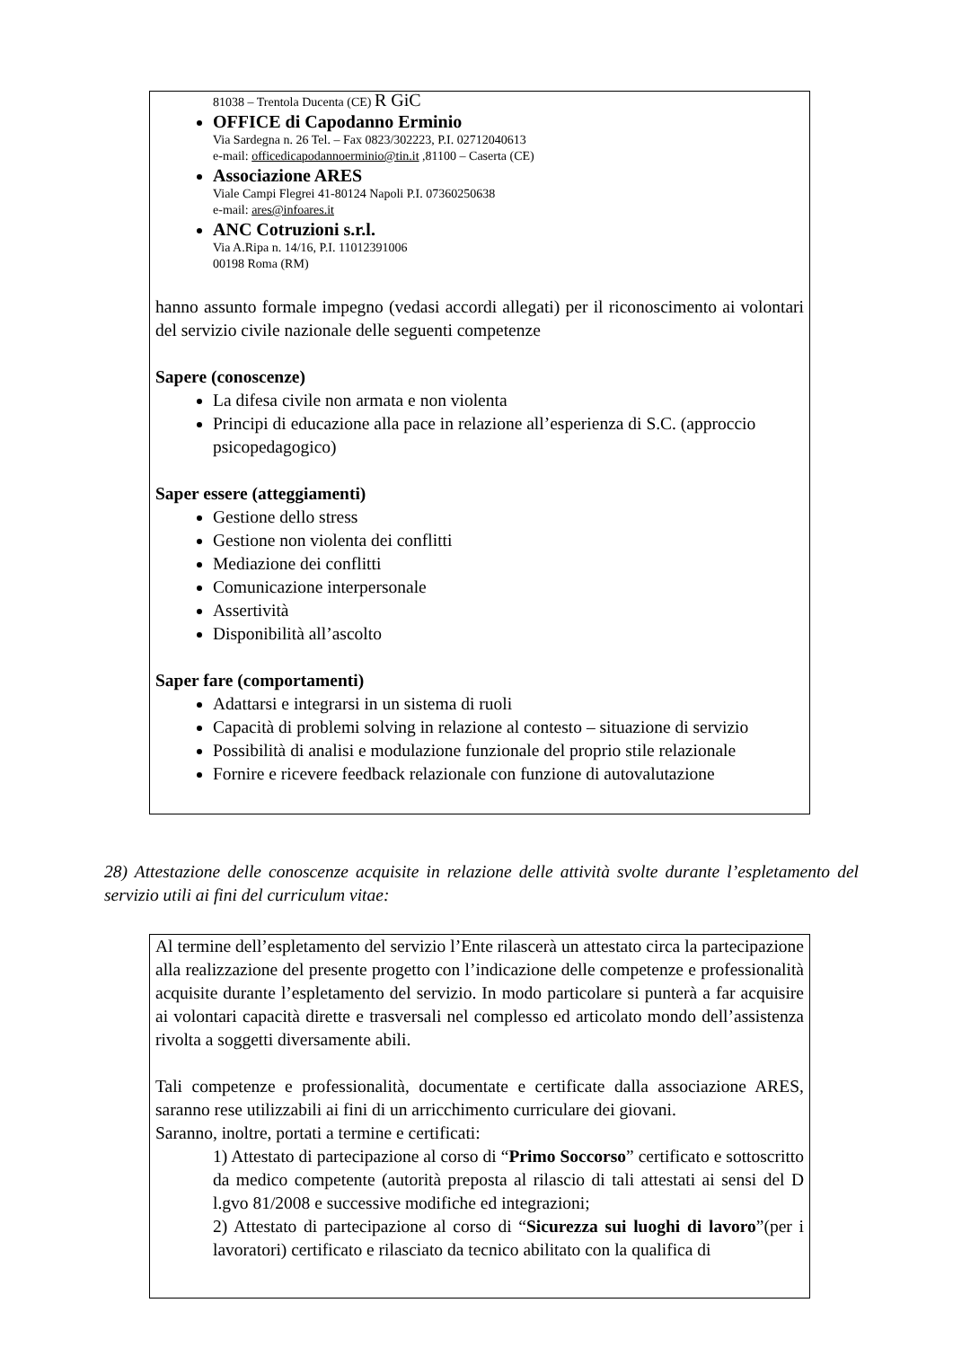81038 – Trentola Ducenta (CE) R GiC
OFFICE di Capodanno Erminio
Via Sardegna n. 26 Tel. – Fax 0823/302223, P.I. 02712040613
e-mail: officedicapodannoerminio@tin.it ,81100 – Caserta (CE)
Associazione ARES
Viale Campi Flegrei 41-80124 Napoli P.I. 07360250638
e-mail: ares@infoares.it
ANC Cotruzioni s.r.l.
Via A.Ripa n. 14/16, P.I. 11012391006
00198 Roma (RM)
hanno assunto formale impegno (vedasi accordi allegati) per il riconoscimento ai volontari del servizio civile nazionale delle seguenti competenze
Sapere (conoscenze)
La difesa civile non armata e non violenta
Principi di educazione alla pace in relazione all’esperienza di S.C. (approccio psicopedagogico)
Saper essere (atteggiamenti)
Gestione dello stress
Gestione non violenta dei conflitti
Mediazione dei conflitti
Comunicazione interpersonale
Assertività
Disponibilità all’ascolto
Saper fare (comportamenti)
Adattarsi e integrarsi in un sistema di ruoli
Capacità di problemi solving in relazione al contesto – situazione di servizio
Possibilità di analisi e modulazione funzionale del proprio stile relazionale
Fornire e ricevere feedback relazionale con funzione di autovalutazione
28) Attestazione delle conoscenze acquisite in relazione delle attività svolte durante l’espletamento del servizio utili ai fini del curriculum vitae:
Al termine dell’espletamento del servizio l’Ente rilascerà un attestato circa la partecipazione alla realizzazione del presente progetto con l’indicazione delle competenze e professionalità acquisite durante l’espletamento del servizio. In modo particolare si punterà a far acquisire ai volontari capacità dirette e trasversali nel complesso ed articolato mondo dell’assistenza rivolta a soggetti diversamente abili.
Tali competenze e professionalità, documentate e certificate dalla associazione ARES, saranno rese utilizzabili ai fini di un arricchimento curriculare dei giovani.
Saranno, inoltre, portati a termine e certificati:
1) Attestato di partecipazione al corso di “Primo Soccorso” certificato e sottoscritto da medico competente (autorità preposta al rilascio di tali attestati ai sensi del D l.gvo 81/2008 e successive modifiche ed integrazioni;
2) Attestato di partecipazione al corso di “Sicurezza sui luoghi di lavoro”(per i lavoratori) certificato e rilasciato da tecnico abilitato con la qualifica di